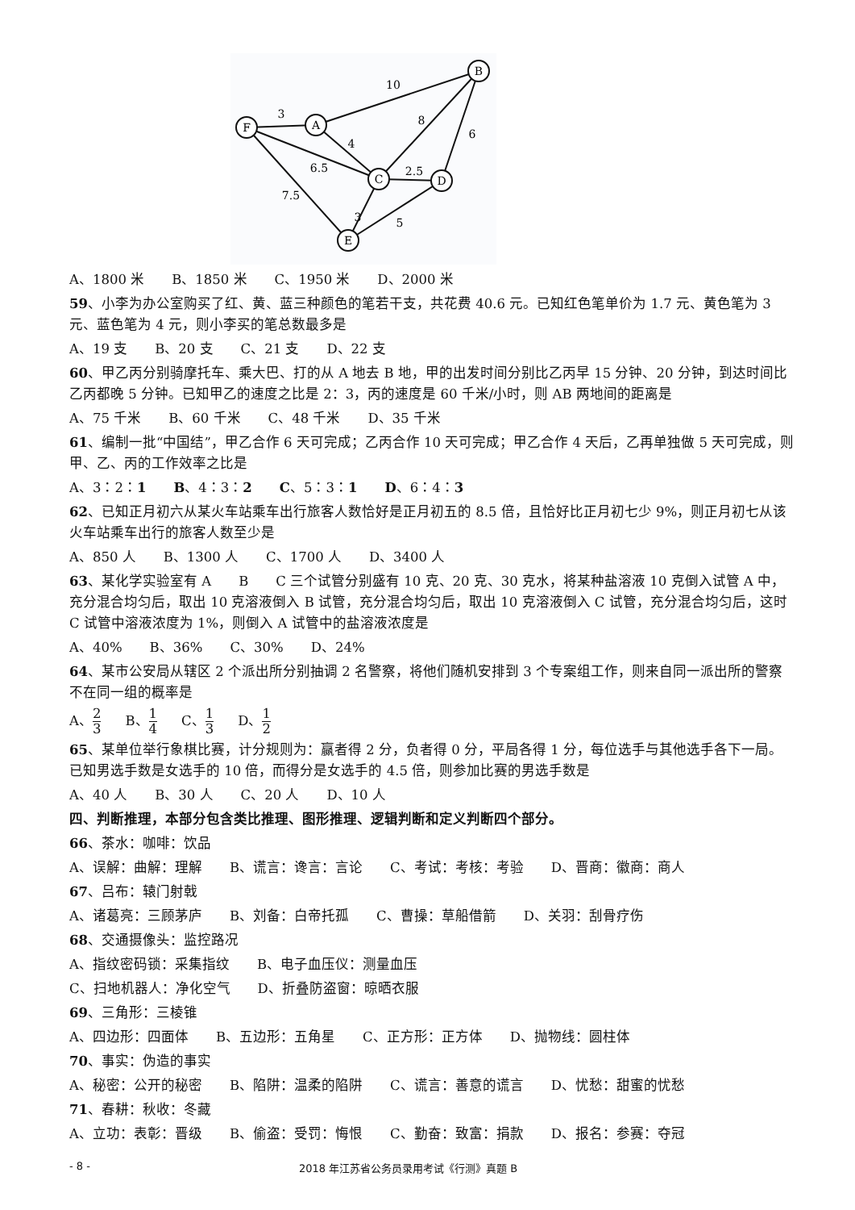F
A
B
C
D
E
3
10
4
8
6
6.5
2.5
7.5
3
5
A、1800 米　　B、1850 米　　C、1950 米　　D、2000 米
59、小李为办公室购买了红、黄、蓝三种颜色的笔若干支，共花费 40.6 元。已知红色笔单价为 1.7 元、黄色笔为 3 元、蓝色笔为 4 元，则小李买的笔总数最多是
A、19 支　　B、20 支　　C、21 支　　D、22 支
60、甲乙丙分别骑摩托车、乘大巴、打的从 A 地去 B 地，甲的出发时间分别比乙丙早 15 分钟、20 分钟，到达时间比乙丙都晚 5 分钟。已知甲乙的速度之比是 2：3，丙的速度是 60 千米/小时，则 AB 两地间的距离是
A、75 千米　　B、60 千米　　C、48 千米　　D、35 千米
61、编制一批“中国结”，甲乙合作 6 天可完成；乙丙合作 10 天可完成；甲乙合作 4 天后，乙再单独做 5 天可完成，则甲、乙、丙的工作效率之比是
A、3：2：1　　B、4：3：2　　C、5：3：1　　D、6：4：3
62、已知正月初六从某火车站乘车出行旅客人数恰好是正月初五的 8.5 倍，且恰好比正月初七少 9%，则正月初七从该火车站乘车出行的旅客人数至少是
A、850 人　　B、1300 人　　C、1700 人　　D、3400 人
63、某化学实验室有 A　　B　　C 三个试管分别盛有 10 克、20 克、30 克水，将某种盐溶液 10 克倒入试管 A 中，充分混合均匀后，取出 10 克溶液倒入 B 试管，充分混合均匀后，取出 10 克溶液倒入 C 试管，充分混合均匀后，这时 C 试管中溶液浓度为 1%，则倒入 A 试管中的盐溶液浓度是
A、40%　　B、36%　　C、30%　　D、24%
64、某市公安局从辖区 2 个派出所分别抽调 2 名警察，将他们随机安排到 3 个专案组工作，则来自同一派出所的警察不在同一组的概率是
A、2 3 B、1 4 C、1 3 D、1 2
65、某单位举行象棋比赛，计分规则为：赢者得 2 分，负者得 0 分，平局各得 1 分，每位选手与其他选手各下一局。已知男选手数是女选手的 10 倍，而得分是女选手的 4.5 倍，则参加比赛的男选手数是
A、40 人　　B、30 人　　C、20 人　　D、10 人
四、判断推理，本部分包含类比推理、图形推理、逻辑判断和定义判断四个部分。
66、茶水：咖啡：饮品
A、误解：曲解：理解　　B、谎言：谗言：言论　　C、考试：考核：考验　　D、晋商：徽商：商人
67、吕布：辕门射戟
A、诸葛亮：三顾茅庐　　B、刘备：白帝托孤　　C、曹操：草船借箭　　D、关羽：刮骨疗伤
68、交通摄像头：监控路况
A、指纹密码锁：采集指纹　　B、电子血压仪：测量血压
C、扫地机器人：净化空气　　D、折叠防盗窗：晾晒衣服
69、三角形：三棱锥
A、四边形：四面体　　B、五边形：五角星　　C、正方形：正方体　　D、抛物线：圆柱体
70、事实：伪造的事实
A、秘密：公开的秘密　　B、陷阱：温柔的陷阱　　C、谎言：善意的谎言　　D、忧愁：甜蜜的忧愁
71、春耕：秋收：冬藏
A、立功：表彰：晋级　　B、偷盗：受罚：悔恨　　C、勤奋：致富：捐款　　D、报名：参赛：夺冠
- 8 - 2018 年江苏省公务员录用考试《行测》真题 B